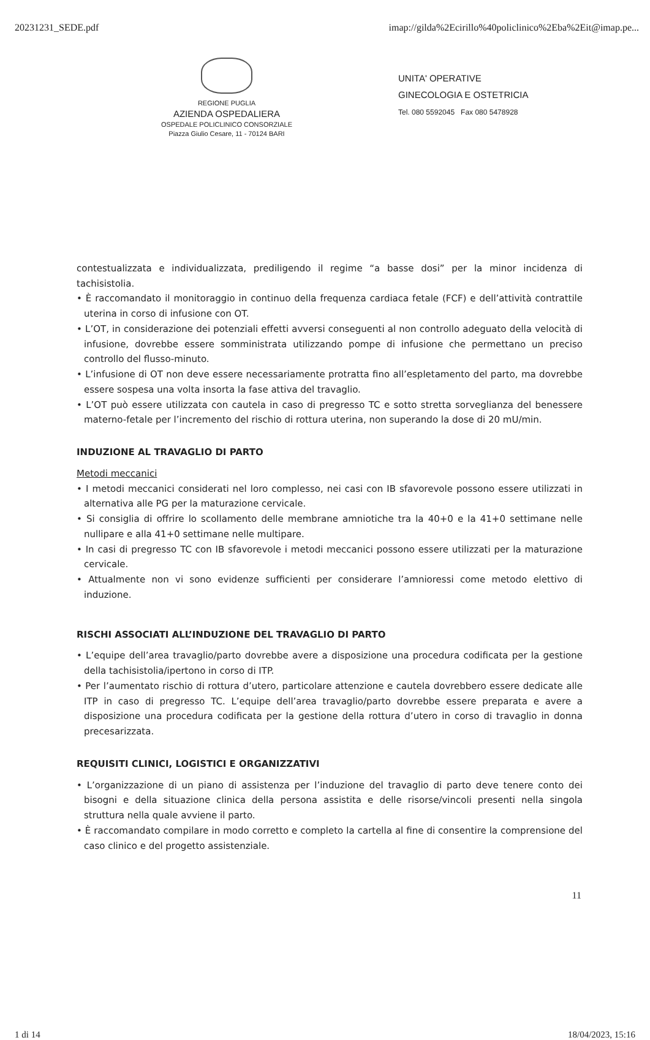20231231_SEDE.pdf imap://gilda%2Ecirillo%40policlinico%2Eba%2Eit@imap.pe...
REGIONE PUGLIA
AZIENDA OSPEDALIERA
OSPEDALE POLICLINICO CONSORZIALE
Piazza Giulio Cesare, 11 - 70124 BARI
UNITA' OPERATIVE
GINECOLOGIA E OSTETRICIA
Tel. 080 5592045 Fax 080 5478928
contestualizzata e individualizzata, prediligendo il regime “a basse dosi” per la minor incidenza di tachisistolia.
• È raccomandato il monitoraggio in continuo della frequenza cardiaca fetale (FCF) e dell’attività contrattile uterina in corso di infusione con OT.
• L’OT, in considerazione dei potenziali effetti avversi conseguenti al non controllo adeguato della velocità di infusione, dovrebbe essere somministrata utilizzando pompe di infusione che permettano un preciso controllo del flusso-minuto.
• L’infusione di OT non deve essere necessariamente protratta fino all’espletamento del parto, ma dovrebbe essere sospesa una volta insorta la fase attiva del travaglio.
• L’OT può essere utilizzata con cautela in caso di pregresso TC e sotto stretta sorveglianza del benessere materno-fetale per l’incremento del rischio di rottura uterina, non superando la dose di 20 mU/min.
INDUZIONE AL TRAVAGLIO DI PARTO
Metodi meccanici
• I metodi meccanici considerati nel loro complesso, nei casi con IB sfavorevole possono essere utilizzati in alternativa alle PG per la maturazione cervicale.
• Si consiglia di offrire lo scollamento delle membrane amniotiche tra la 40+0 e la 41+0 settimane nelle nullipare e alla 41+0 settimane nelle multipare.
• In casi di pregresso TC con IB sfavorevole i metodi meccanici possono essere utilizzati per la maturazione cervicale.
• Attualmente non vi sono evidenze sufficienti per considerare l’amnioressi come metodo elettivo di induzione.
RISCHI ASSOCIATI ALL’INDUZIONE DEL TRAVAGLIO DI PARTO
• L’equipe dell’area travaglio/parto dovrebbe avere a disposizione una procedura codificata per la gestione della tachisistolia/ipertono in corso di ITP.
• Per l’aumentato rischio di rottura d’utero, particolare attenzione e cautela dovrebbero essere dedicate alle ITP in caso di pregresso TC. L’equipe dell’area travaglio/parto dovrebbe essere preparata e avere a disposizione una procedura codificata per la gestione della rottura d’utero in corso di travaglio in donna precesarizzata.
REQUISITI CLINICI, LOGISTICI E ORGANIZZATIVI
• L’organizzazione di un piano di assistenza per l’induzione del travaglio di parto deve tenere conto dei bisogni e della situazione clinica della persona assistita e delle risorse/vincoli presenti nella singola struttura nella quale avviene il parto.
• È raccomandato compilare in modo corretto e completo la cartella al fine di consentire la comprensione del caso clinico e del progetto assistenziale.
11
1 di 14 18/04/2023, 15:16